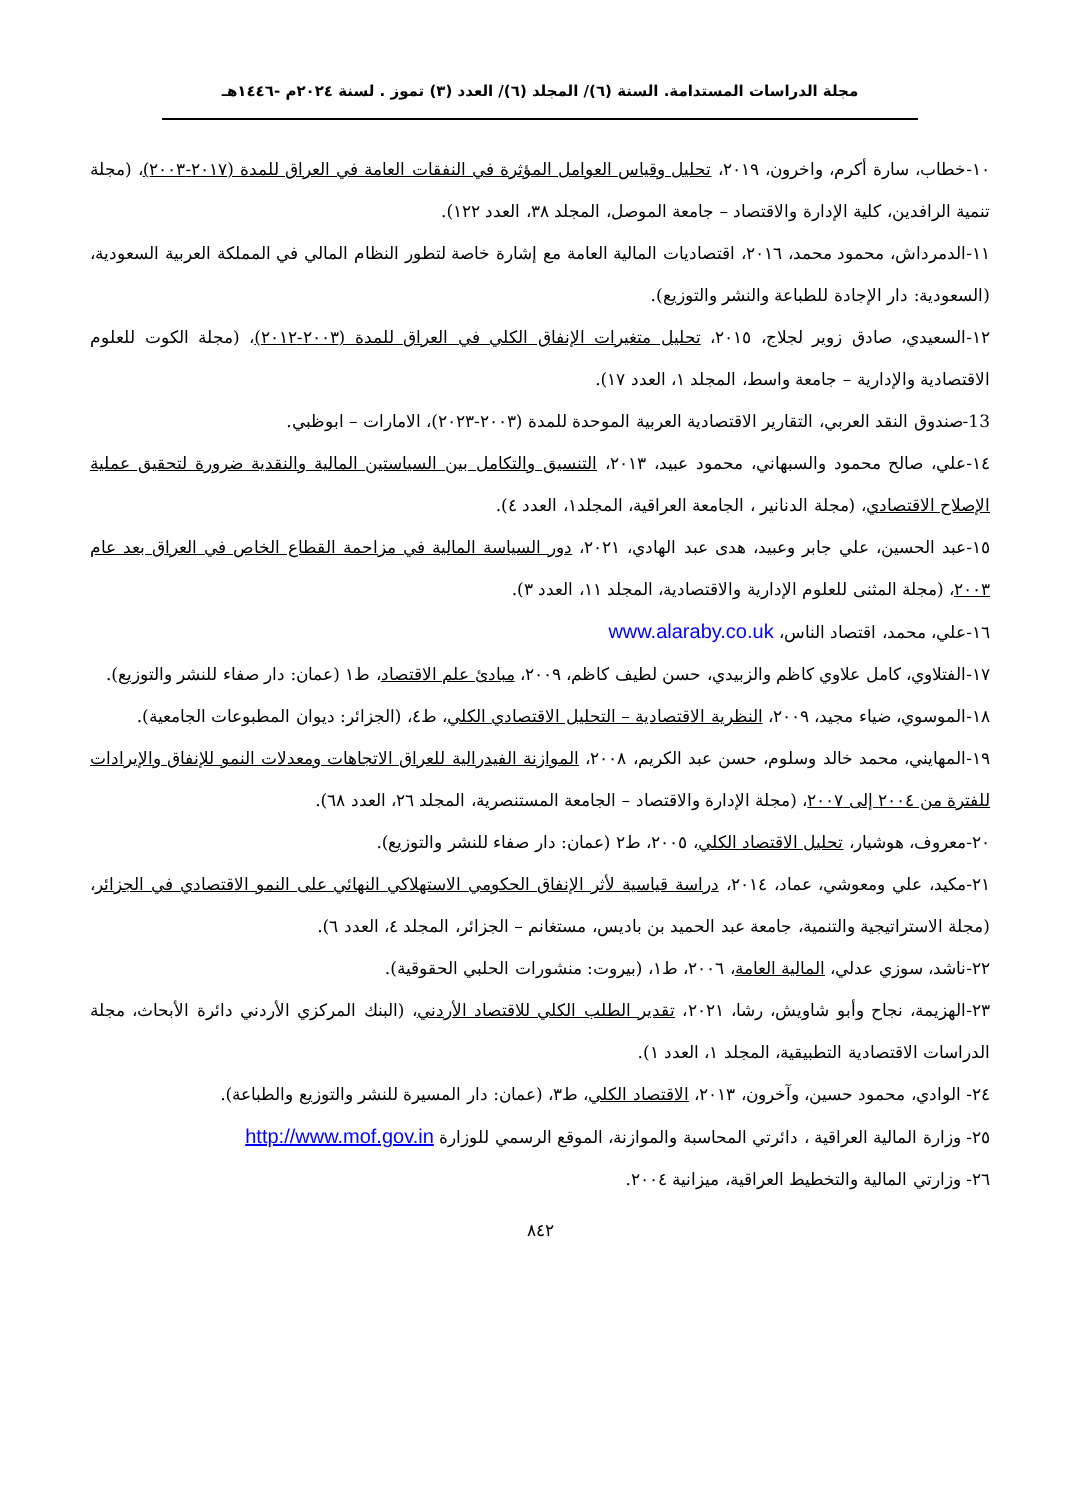مجلة الدراسات المستدامة. السنة (٦)/ المجلد (٦)/ العدد (٣) تموز . لسنة ٢٠٢٤م -١٤٤٦هـ
١٠-خطاب، سارة أكرم، واخرون، ٢٠١٩، تحليل وقياس العوامل المؤثرة في النفقات العامة في العراق للمدة (٢٠١٧-٢٠٠٣)، (مجلة تنمية الرافدين، كلية الإدارة والاقتصاد – جامعة الموصل، المجلد ٣٨، العدد ١٢٢).
١١-الدمرداش، محمود محمد، ٢٠١٦، اقتصاديات المالية العامة مع إشارة خاصة لتطور النظام المالي في المملكة العربية السعودية، (السعودية: دار الإجادة للطباعة والنشر والتوزيع).
١٢-السعيدي، صادق زوير لجلاج، ٢٠١٥، تحليل متغيرات الإنفاق الكلي في العراق للمدة (٢٠٠٣-٢٠١٢)، (مجلة الكوت للعلوم الاقتصادية والإدارية – جامعة واسط، المجلد ١، العدد ١٧).
13-صندوق النقد العربي، التقارير الاقتصادية العربية الموحدة للمدة (٢٠٠٣-٢٠٢٣)، الامارات – ابوظبي.
١٤-علي، صالح محمود والسبهاني، محمود عبيد، ٢٠١٣، التنسيق والتكامل بين السياستين المالية والنقدية ضرورة لتحقيق عملية الإصلاح الاقتصادي، (مجلة الدنانير ، الجامعة العراقية، المجلد١، العدد ٤).
١٥-عبد الحسين، علي جابر وعبيد، هدى عبد الهادي، ٢٠٢١، دور السياسة المالية في مزاحمة القطاع الخاص في العراق بعد عام ٢٠٠٣، (مجلة المثنى للعلوم الإدارية والاقتصادية، المجلد ١١، العدد ٣).
١٦-علي، محمد، اقتصاد الناس، www.alaraby.co.uk
١٧-الفتلاوي، كامل علاوي كاظم والزبيدي، حسن لطيف كاظم، ٢٠٠٩، مبادئ علم الاقتصاد، ط١ (عمان: دار صفاء للنشر والتوزيع).
١٨-الموسوي، ضياء مجيد، ٢٠٠٩، النظرية الاقتصادية – التحليل الاقتصادي الكلي، ط٤، (الجزائر: ديوان المطبوعات الجامعية).
١٩-المهايني، محمد خالد وسلوم، حسن عبد الكريم، ٢٠٠٨، الموازنة الفيدرالية للعراق الاتجاهات ومعدلات النمو للإنفاق والإيرادات للفترة من ٢٠٠٤ إلى ٢٠٠٧، (مجلة الإدارة والاقتصاد – الجامعة المستنصرية، المجلد ٢٦، العدد ٦٨).
٢٠-معروف، هوشيار، تحليل الاقتصاد الكلي، ٢٠٠٥، ط٢ (عمان: دار صفاء للنشر والتوزيع).
٢١-مكيد، علي ومعوشي، عماد، ٢٠١٤، دراسة قياسية لأثر الإنفاق الحكومي الاستهلاكي النهائي على النمو الاقتصادي في الجزائر، (مجلة الاستراتيجية والتنمية، جامعة عبد الحميد بن باديس، مستغانم – الجزائر، المجلد ٤، العدد ٦).
٢٢-ناشد، سوزي عدلي، المالية العامة، ٢٠٠٦، ط١، (بيروت: منشورات الحلبي الحقوقية).
٢٣-الهزيمة، نجاح وأبو شاويش، رشا، ٢٠٢١، تقدير الطلب الكلي للاقتصاد الأردني، (البنك المركزي الأردني دائرة الأبحاث، مجلة الدراسات الاقتصادية التطبيقية، المجلد ١، العدد ١).
٢٤- الوادي، محمود حسين، وآخرون، ٢٠١٣، الاقتصاد الكلي، ط٣، (عمان: دار المسيرة للنشر والتوزيع والطباعة).
٢٥- وزارة المالية العراقية ، دائرتي المحاسبة والموازنة، الموقع الرسمي للوزارة http://www.mof.gov.in
٢٦- وزارتي المالية والتخطيط العراقية، ميزانية ٢٠٠٤.
٨٤٢